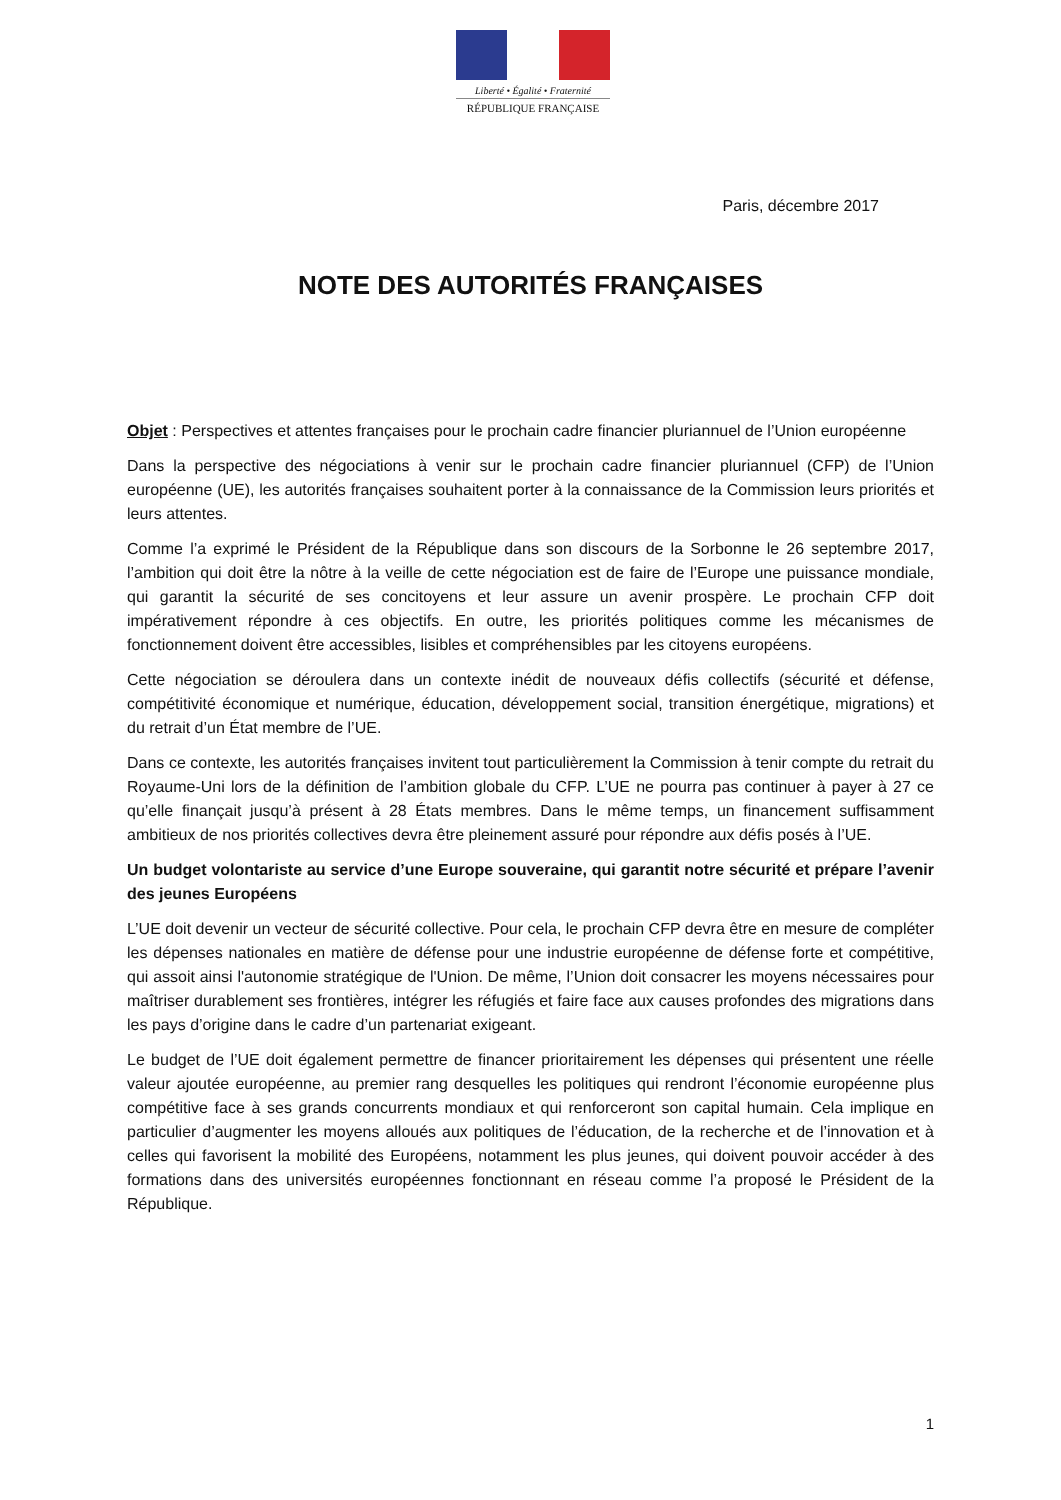Liberté • Égalité • Fraternité
RÉPUBLIQUE FRANÇAISE
Paris, décembre 2017
NOTE DES AUTORITÉS FRANÇAISES
Objet : Perspectives et attentes françaises pour le prochain cadre financier pluriannuel de l’Union européenne
Dans la perspective des négociations à venir sur le prochain cadre financier pluriannuel (CFP) de l’Union européenne (UE), les autorités françaises souhaitent porter à la connaissance de la Commission leurs priorités et leurs attentes.
Comme l’a exprimé le Président de la République dans son discours de la Sorbonne le 26 septembre 2017, l’ambition qui doit être la nôtre à la veille de cette négociation est de faire de l’Europe une puissance mondiale, qui garantit la sécurité de ses concitoyens et leur assure un avenir prospère. Le prochain CFP doit impérativement répondre à ces objectifs. En outre, les priorités politiques comme les mécanismes de fonctionnement doivent être accessibles, lisibles et compréhensibles par les citoyens européens.
Cette négociation se déroulera dans un contexte inédit de nouveaux défis collectifs (sécurité et défense, compétitivité économique et numérique, éducation, développement social, transition énergétique, migrations) et du retrait d’un État membre de l’UE.
Dans ce contexte, les autorités françaises invitent tout particulièrement la Commission à tenir compte du retrait du Royaume-Uni lors de la définition de l’ambition globale du CFP. L’UE ne pourra pas continuer à payer à 27 ce qu’elle finançait jusqu’à présent à 28 États membres. Dans le même temps, un financement suffisamment ambitieux de nos priorités collectives devra être pleinement assuré pour répondre aux défis posés à l’UE.
Un budget volontariste au service d’une Europe souveraine, qui garantit notre sécurité et prépare l’avenir des jeunes Européens
L’UE doit devenir un vecteur de sécurité collective. Pour cela, le prochain CFP devra être en mesure de compléter les dépenses nationales en matière de défense pour une industrie européenne de défense forte et compétitive, qui assoit ainsi l'autonomie stratégique de l'Union. De même, l’Union doit consacrer les moyens nécessaires pour maîtriser durablement ses frontières, intégrer les réfugiés et faire face aux causes profondes des migrations dans les pays d’origine dans le cadre d’un partenariat exigeant.
Le budget de l’UE doit également permettre de financer prioritairement les dépenses qui présentent une réelle valeur ajoutée européenne, au premier rang desquelles les politiques qui rendront l’économie européenne plus compétitive face à ses grands concurrents mondiaux et qui renforceront son capital humain. Cela implique en particulier d’augmenter les moyens alloués aux politiques de l’éducation, de la recherche et de l’innovation et à celles qui favorisent la mobilité des Européens, notamment les plus jeunes, qui doivent pouvoir accéder à des formations dans des universités européennes fonctionnant en réseau comme l’a proposé le Président de la République.
1